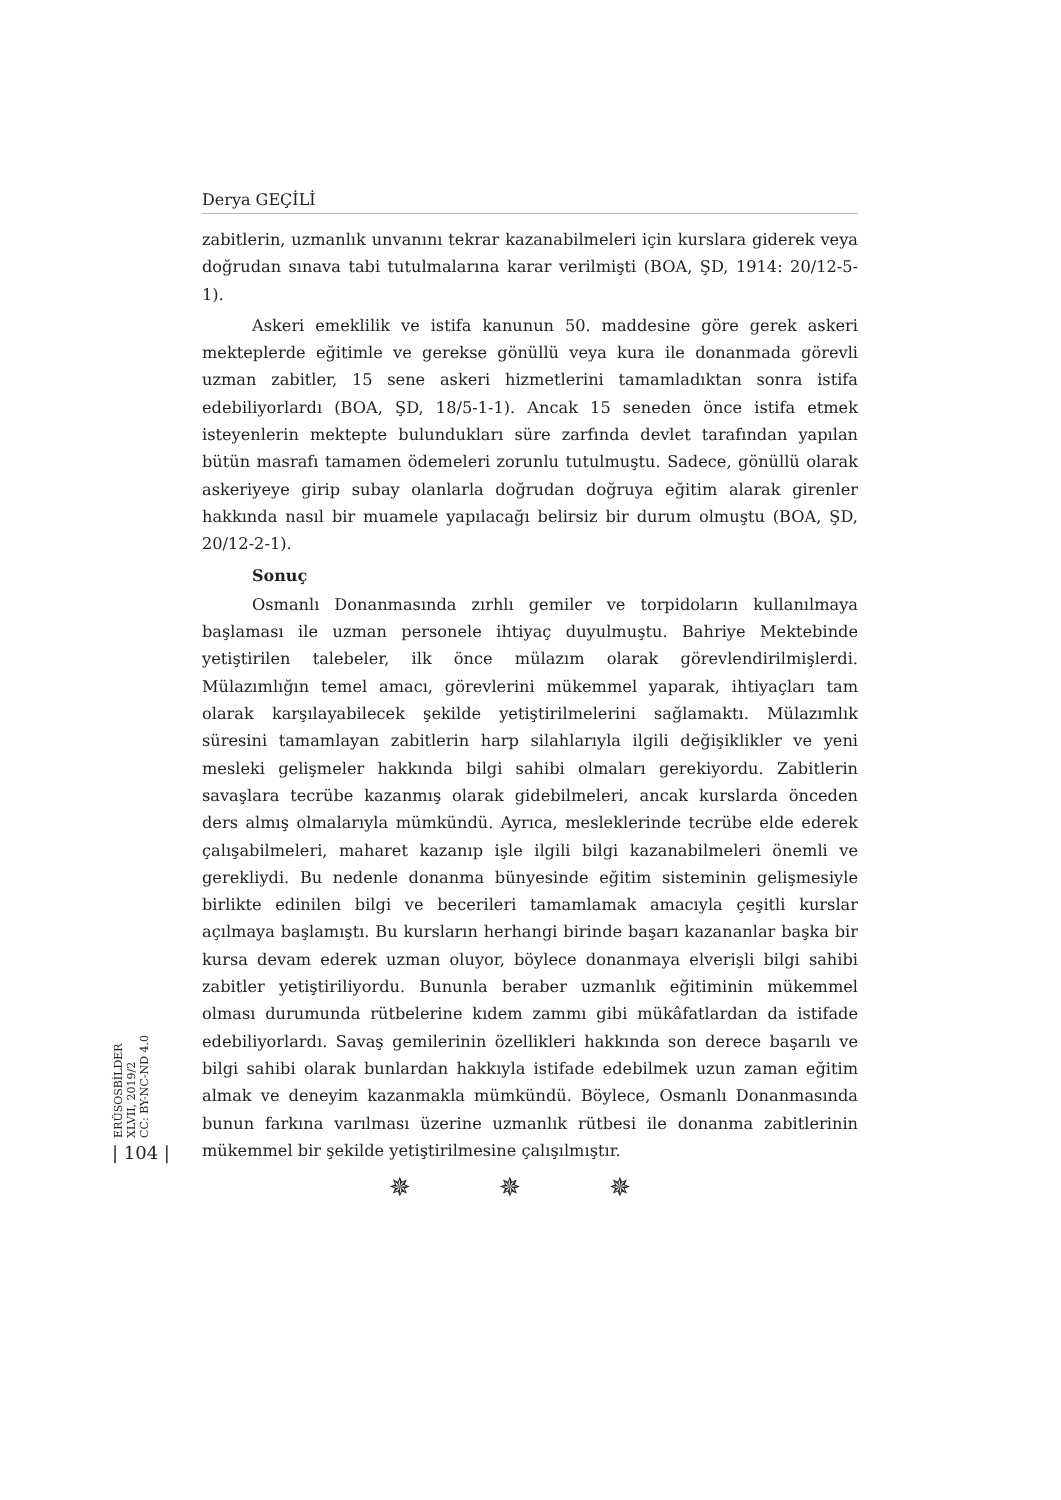Derya GEÇİLİ
zabitlerin, uzmanlık unvanını tekrar kazanabilmeleri için kurslara giderek veya doğrudan sınava tabi tutulmalarına karar verilmişti (BOA, ŞD, 1914: 20/12-5-1).
Askeri emeklilik ve istifa kanunun 50. maddesine göre gerek askeri mekteplerde eğitimle ve gerekse gönüllü veya kura ile donanmada görevli uzman zabitler, 15 sene askeri hizmetlerini tamamladıktan sonra istifa edebiliyorlardı (BOA, ŞD, 18/5-1-1). Ancak 15 seneden önce istifa etmek isteyenlerin mektepte bulundukları süre zarfında devlet tarafından yapılan bütün masrafı tamamen ödemeleri zorunlu tutulmuştu. Sadece, gönüllü olarak askeriyeye girip subay olanlarla doğrudan doğruya eğitim alarak girenler hakkında nasıl bir muamele yapılacağı belirsiz bir durum olmuştu (BOA, ŞD, 20/12-2-1).
Sonuç
Osmanlı Donanmasında zırhlı gemiler ve torpidoların kullanılmaya başlaması ile uzman personele ihtiyaç duyulmuştu. Bahriye Mektebinde yetiştirilen talebeler, ilk önce mülazım olarak görevlendirilmişlerdi. Mülazımlığın temel amacı, görevlerini mükemmel yaparak, ihtiyaçları tam olarak karşılayabilecek şekilde yetiştirilmelerini sağlamaktı. Mülazımlık süresini tamamlayan zabitlerin harp silahlarıyla ilgili değişiklikler ve yeni mesleki gelişmeler hakkında bilgi sahibi olmaları gerekiyordu. Zabitlerin savaşlara tecrübe kazanmış olarak gidebilmeleri, ancak kurslarda önceden ders almış olmalarıyla mümkündü. Ayrıca, mesleklerinde tecrübe elde ederek çalışabilmeleri, maharet kazanıp işle ilgili bilgi kazanabilmeleri önemli ve gerekliydi. Bu nedenle donanma bünyesinde eğitim sisteminin gelişmesiyle birlikte edinilen bilgi ve becerileri tamamlamak amacıyla çeşitli kurslar açılmaya başlamıştı. Bu kursların herhangi birinde başarı kazananlar başka bir kursa devam ederek uzman oluyor, böylece donanmaya elverişli bilgi sahibi zabitler yetiştiriliyordu. Bununla beraber uzmanlık eğitiminin mükemmel olması durumunda rütbelerine kıdem zammı gibi mükâfatlardan da istifade edebiliyorlardı. Savaş gemilerinin özellikleri hakkında son derece başarılı ve bilgi sahibi olarak bunlardan hakkıyla istifade edebilmek uzun zaman eğitim almak ve deneyim kazanmakla mümkündü. Böylece, Osmanlı Donanmasında bunun farkına varılması üzerine uzmanlık rütbesi ile donanma zabitlerinin mükemmel bir şekilde yetiştirilmesine çalışılmıştır.
✵ ✵ ✵
ERÜSOSBİLDER
XLVII, 2019/2
CC: BY-NC-ND 4.0
| 104 |